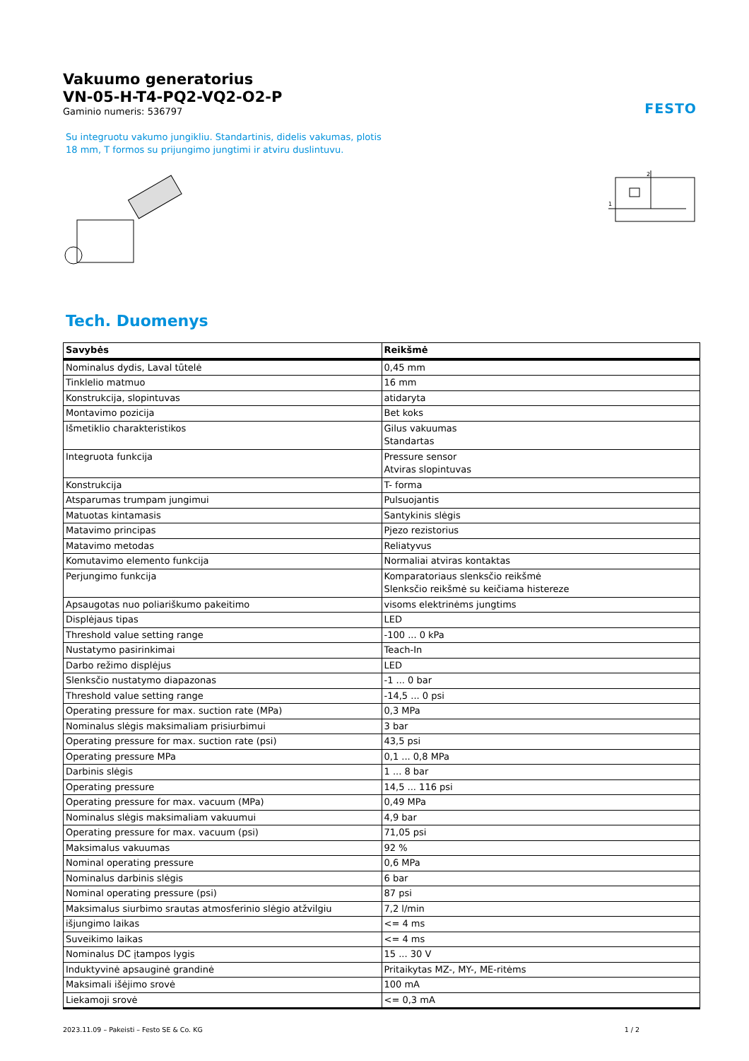FESTO
Vakuumo generatorius
VN-05-H-T4-PQ2-VQ2-O2-P
Gaminio numeris: 536797
Su integruotu vakumo jungikliu. Standartinis, didelis vakumas, plotis 18 mm, T formos su prijungimo jungtimi ir atviru duslintuvu.
2
1
Tech. Duomenys
| Savybės | Reikšmė |
| --- | --- |
| Nominalus dydis, Laval tūtelė | 0,45 mm |
| Tinklelio matmuo | 16 mm |
| Konstrukcija, slopintuvas | atidaryta |
| Montavimo pozicija | Bet koks |
| Išmetiklio charakteristikos | Gilus vakuumas Standartas |
| Integruota funkcija | Pressure sensor Atviras slopintuvas |
| Konstrukcija | T- forma |
| Atsparumas trumpam jungimui | Pulsuojantis |
| Matuotas kintamasis | Santykinis slėgis |
| Matavimo principas | Pjezo rezistorius |
| Matavimo metodas | Reliatyvus |
| Komutavimo elemento funkcija | Normaliai atviras kontaktas |
| Perjungimo funkcija | Komparatoriaus slenksčio reikšmė Slenksčio reikšmė su keičiama histereze |
| Apsaugotas nuo poliariškumo pakeitimo | visoms elektrinėms jungtims |
| Displėjaus tipas | LED |
| Threshold value setting range | -100 ... 0 kPa |
| Nustatymo pasirinkimai | Teach-In |
| Darbo režimo displėjus | LED |
| Slenksčio nustatymo diapazonas | -1 ... 0 bar |
| Threshold value setting range | -14,5 ... 0 psi |
| Operating pressure for max. suction rate (MPa) | 0,3 MPa |
| Nominalus slėgis maksimaliam prisiurbimui | 3 bar |
| Operating pressure for max. suction rate (psi) | 43,5 psi |
| Operating pressure MPa | 0,1 ... 0,8 MPa |
| Darbinis slėgis | 1 ... 8 bar |
| Operating pressure | 14,5 ... 116 psi |
| Operating pressure for max. vacuum (MPa) | 0,49 MPa |
| Nominalus slėgis maksimaliam vakuumui | 4,9 bar |
| Operating pressure for max. vacuum (psi) | 71,05 psi |
| Maksimalus vakuumas | 92 % |
| Nominal operating pressure | 0,6 MPa |
| Nominalus darbinis slėgis | 6 bar |
| Nominal operating pressure (psi) | 87 psi |
| Maksimalus siurbimo srautas atmosferinio slėgio atžvilgiu | 7,2 l/min |
| išjungimo laikas | <= 4 ms |
| Suveikimo laikas | <= 4 ms |
| Nominalus DC įtampos lygis | 15 ... 30 V |
| Induktyvinė apsauginė grandinė | Pritaikytas MZ-, MY-, ME-ritėms |
| Maksimali išėjimo srovė | 100 mA |
| Liekamoji srovė | <= 0,3 mA |
2023.11.09 – Pakeisti – Festo SE & Co. KG 1 / 2